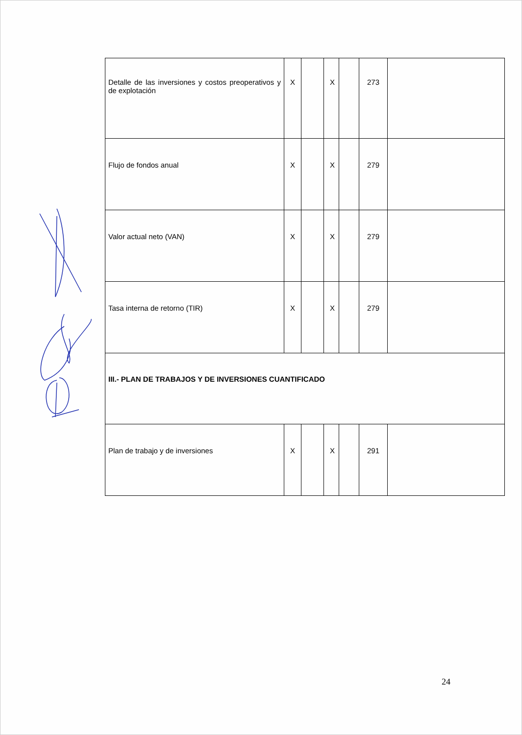| Detalle de las inversiones y costos preoperativos y de explotación | X | | X | | 273 | |
| Flujo de fondos anual | X | | X | | 279 | |
| Valor actual neto (VAN) | X | | X | | 279 | |
| Tasa interna de retorno (TIR) | X | | X | | 279 | |
| III.- PLAN DE TRABAJOS Y DE INVERSIONES CUANTIFICADO | | | | | | |
| Plan de trabajo y de inversiones | X | | X | | 291 | |
24